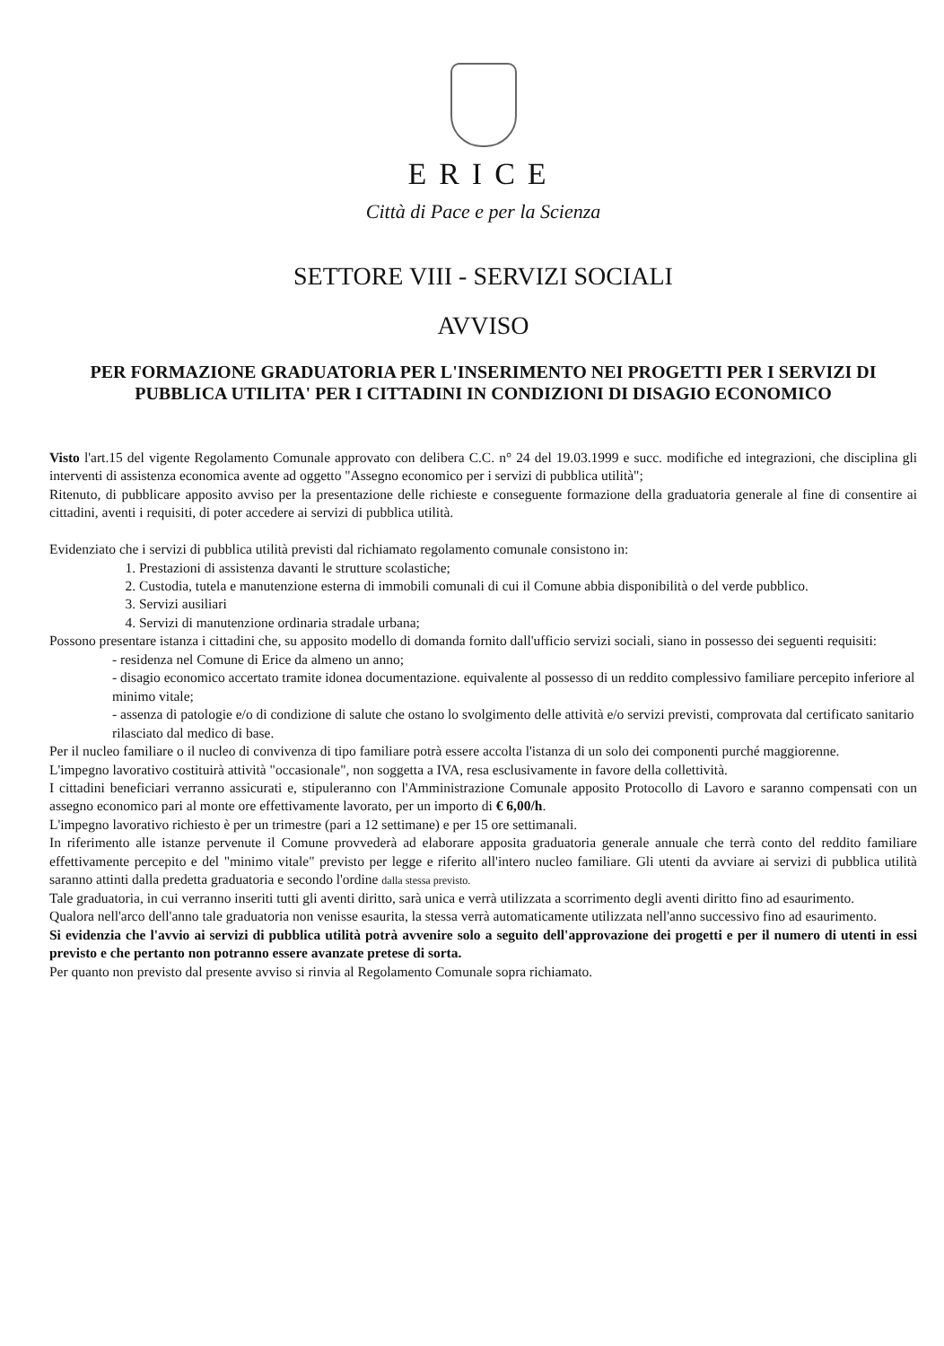ERICE
Città di Pace e per la Scienza
SETTORE VIII - SERVIZI SOCIALI
AVVISO
PER FORMAZIONE GRADUATORIA PER L'INSERIMENTO NEI PROGETTI PER I SERVIZI DI PUBBLICA UTILITA' PER I CITTADINI IN CONDIZIONI DI DISAGIO ECONOMICO
Visto l'art.15 del vigente Regolamento Comunale approvato con delibera C.C. n° 24 del 19.03.1999 e succ. modifiche ed integrazioni, che disciplina gli interventi di assistenza economica avente ad oggetto "Assegno economico per i servizi di pubblica utilità";
Ritenuto, di pubblicare apposito avviso per la presentazione delle richieste e conseguente formazione della graduatoria generale al fine di consentire ai cittadini, aventi i requisiti, di poter accedere ai servizi di pubblica utilità.
Evidenziato che i servizi di pubblica utilità previsti dal richiamato regolamento comunale consistono in:
1. Prestazioni di assistenza davanti le strutture scolastiche;
2. Custodia, tutela e manutenzione esterna di immobili comunali di cui il Comune abbia disponibilità o del verde pubblico.
3. Servizi ausiliari
4. Servizi di manutenzione ordinaria stradale urbana;
Possono presentare istanza i cittadini che, su apposito modello di domanda fornito dall'ufficio servizi sociali, siano in possesso dei seguenti requisiti:
- residenza nel Comune di Erice da almeno un anno;
- disagio economico accertato tramite idonea documentazione. equivalente al possesso di un reddito complessivo familiare percepito inferiore al minimo vitale;
- assenza di patologie e/o di condizione di salute che ostano lo svolgimento delle attività e/o servizi previsti, comprovata dal certificato sanitario rilasciato dal medico di base.
Per il nucleo familiare o il nucleo di convivenza di tipo familiare potrà essere accolta l'istanza di un solo dei componenti purché maggiorenne.
L'impegno lavorativo costituirà attività "occasionale", non soggetta a IVA, resa esclusivamente in favore della collettività.
I cittadini beneficiari verranno assicurati e, stipuleranno con l'Amministrazione Comunale apposito Protocollo di Lavoro e saranno compensati con un assegno economico pari al monte ore effettivamente lavorato, per un importo di € 6,00/h.
L'impegno lavorativo richiesto è per un trimestre (pari a 12 settimane) e per 15 ore settimanali.
In riferimento alle istanze pervenute il Comune provvederà ad elaborare apposita graduatoria generale annuale che terrà conto del reddito familiare effettivamente percepito e del "minimo vitale" previsto per legge e riferito all'intero nucleo familiare. Gli utenti da avviare ai servizi di pubblica utilità saranno attinti dalla predetta graduatoria e secondo l'ordine dalla stessa previsto.
Tale graduatoria, in cui verranno inseriti tutti gli aventi diritto, sarà unica e verrà utilizzata a scorrimento degli aventi diritto fino ad esaurimento.
Qualora nell'arco dell'anno tale graduatoria non venisse esaurita, la stessa verrà automaticamente utilizzata nell'anno successivo fino ad esaurimento.
Si evidenzia che l'avvio ai servizi di pubblica utilità potrà avvenire solo a seguito dell'approvazione dei progetti e per il numero di utenti in essi previsto e che pertanto non potranno essere avanzate pretese di sorta.
Per quanto non previsto dal presente avviso si rinvia al Regolamento Comunale sopra richiamato.